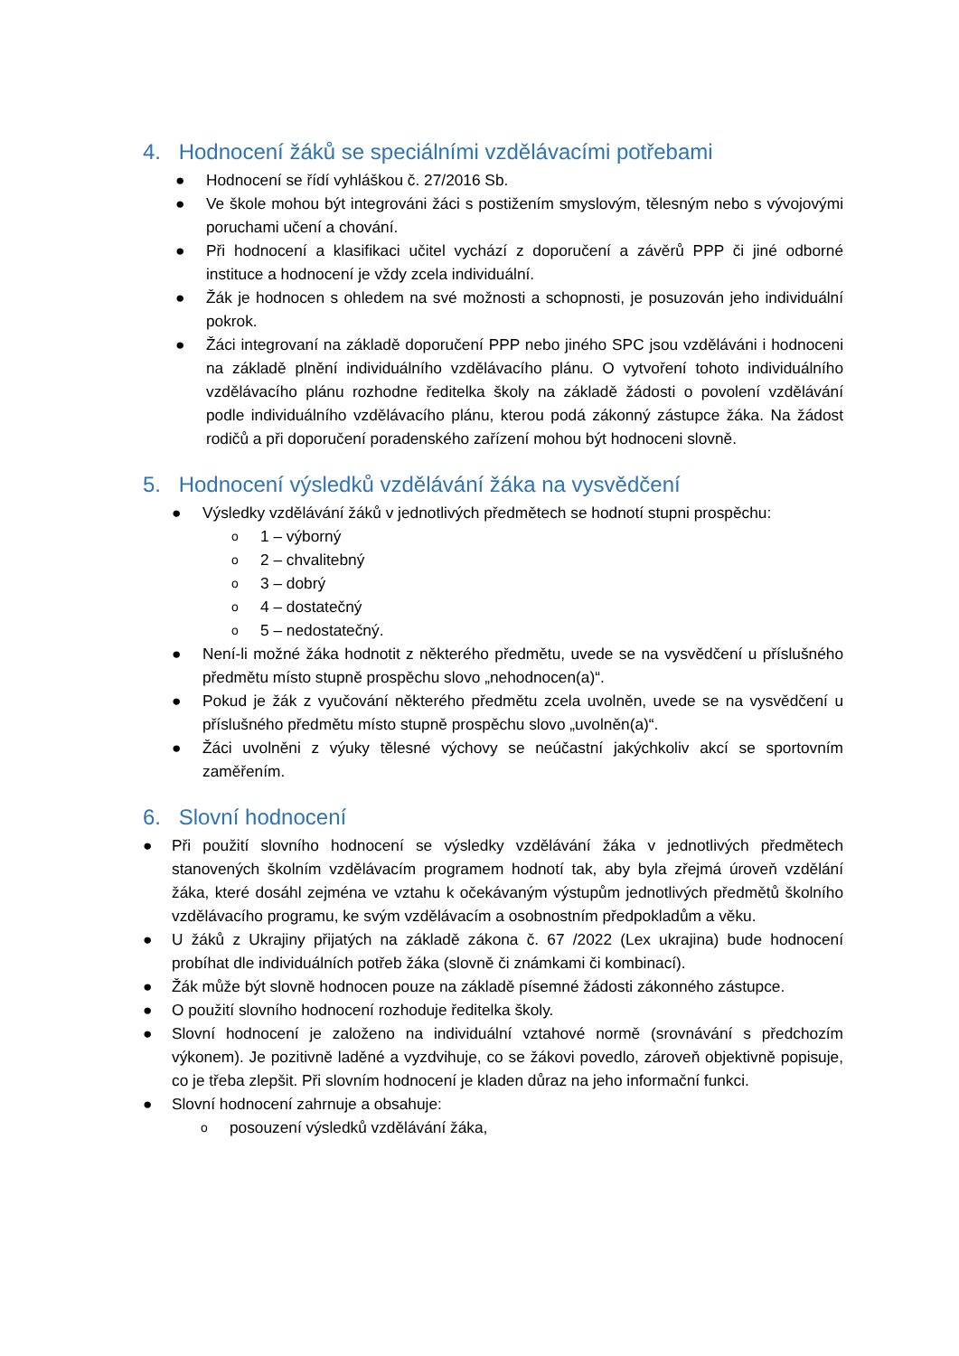4. Hodnocení žáků se speciálními vzdělávacími potřebami
● Hodnocení se řídí vyhláškou č. 27/2016 Sb.
● Ve škole mohou být integrováni žáci s postižením smyslovým, tělesným nebo s vývojovými poruchami učení a chování.
● Při hodnocení a klasifikaci učitel vychází z doporučení a závěrů PPP či jiné odborné instituce a hodnocení je vždy zcela individuální.
● Žák je hodnocen s ohledem na své možnosti a schopnosti, je posuzován jeho individuální pokrok.
● Žáci integrovaní na základě doporučení PPP nebo jiného SPC jsou vzděláváni i hodnoceni na základě plnění individuálního vzdělávacího plánu. O vytvoření tohoto individuálního vzdělávacího plánu rozhodne ředitelka školy na základě žádosti o povolení vzdělávání podle individuálního vzdělávacího plánu, kterou podá zákonný zástupce žáka. Na žádost rodičů a při doporučení poradenského zařízení mohou být hodnoceni slovně.
5. Hodnocení výsledků vzdělávání žáka na vysvědčení
● Výsledky vzdělávání žáků v jednotlivých předmětech se hodnotí stupni prospěchu:
o 1 – výborný
o 2 – chvalitebný
o 3 – dobrý
o 4 – dostatečný
o 5 – nedostatečný.
● Není-li možné žáka hodnotit z některého předmětu, uvede se na vysvědčení u příslušného předmětu místo stupně prospěchu slovo „nehodnocen(a)“.
● Pokud je žák z vyučování některého předmětu zcela uvolněn, uvede se na vysvědčení u příslušného předmětu místo stupně prospěchu slovo „uvolněn(a)“.
● Žáci uvolněni z výuky tělesné výchovy se neúčastní jakýchkoliv akcí se sportovním zaměřením.
6. Slovní hodnocení
● Při použití slovního hodnocení se výsledky vzdělávání žáka v jednotlivých předmětech stanovených školním vzdělávacím programem hodnotí tak, aby byla zřejmá úroveň vzdělání žáka, které dosáhl zejména ve vztahu k očekávaným výstupům jednotlivých předmětů školního vzdělávacího programu, ke svým vzdělávacím a osobnostním předpokladům a věku.
● U žáků z Ukrajiny přijatých na základě zákona č. 67 /2022 (Lex ukrajina) bude hodnocení probíhat dle individuálních potřeb žáka (slovně či známkami či kombinací).
● Žák může být slovně hodnocen pouze na základě písemné žádosti zákonného zástupce.
● O použití slovního hodnocení rozhoduje ředitelka školy.
● Slovní hodnocení je založeno na individuální vztahové normě (srovnávání s předchozím výkonem). Je pozitivně laděné a vyzdvihuje, co se žákovi povedlo, zároveň objektivně popisuje, co je třeba zlepšit. Při slovním hodnocení je kladen důraz na jeho informační funkci.
● Slovní hodnocení zahrnuje a obsahuje:
o posouzení výsledků vzdělávání žáka,